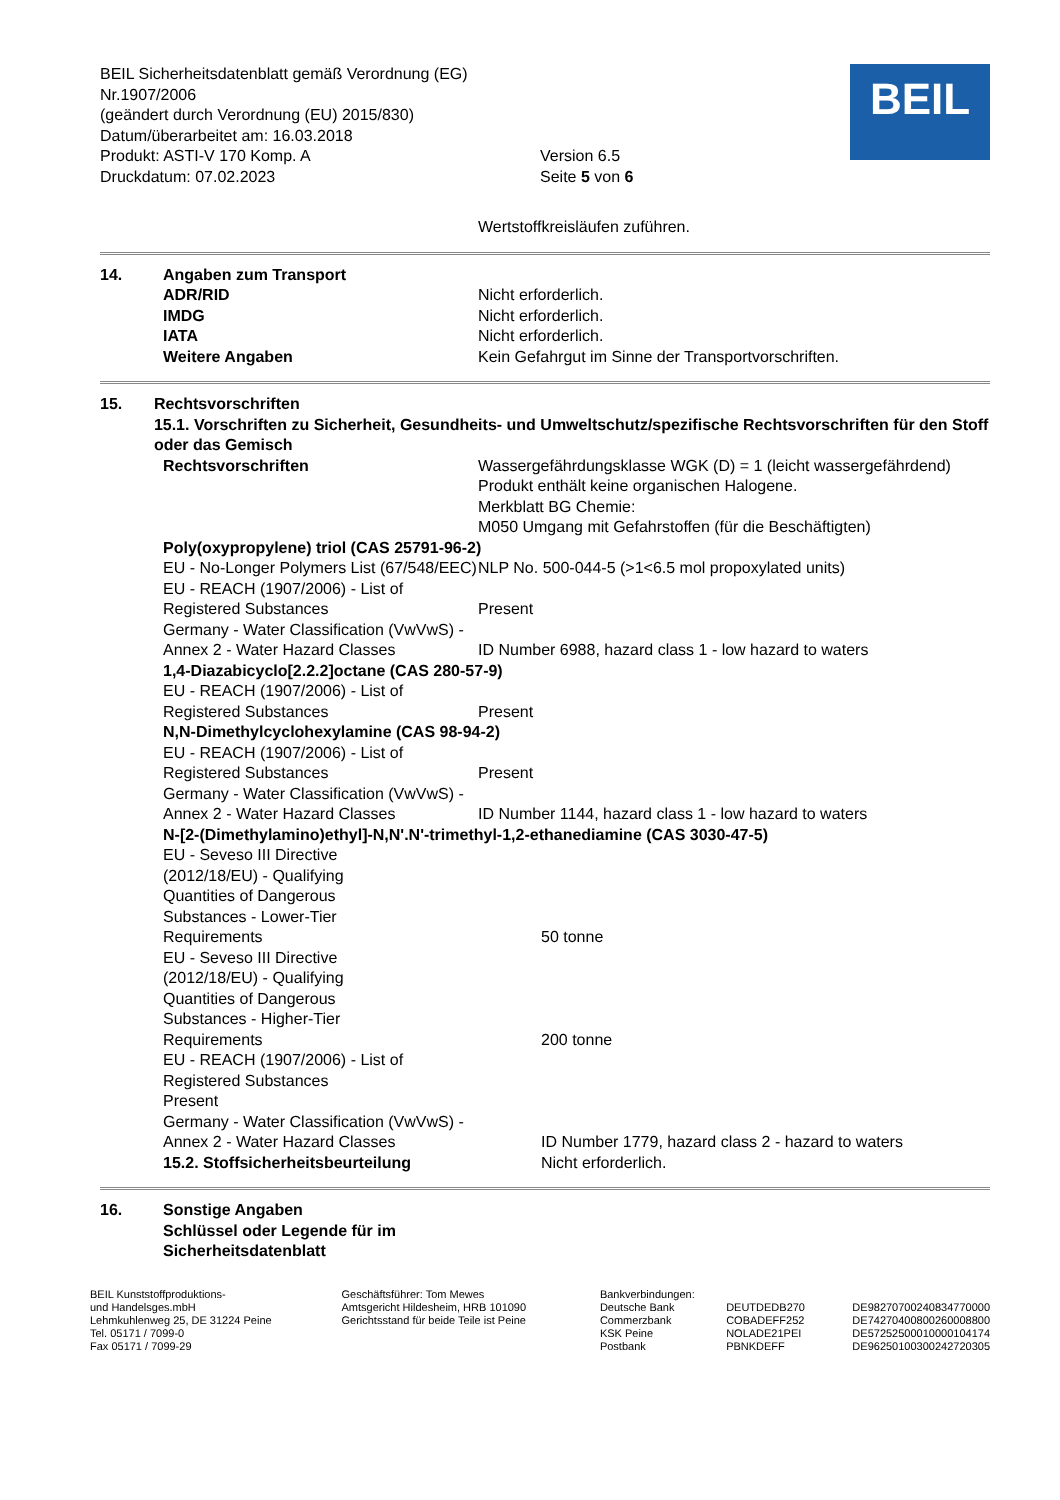BEIL Sicherheitsdatenblatt gemäß Verordnung (EG) Nr.1907/2006
(geändert durch Verordnung (EU) 2015/830)
Datum/überarbeitet am: 16.03.2018
Produkt: ASTI-V 170 Komp. A
Druckdatum: 07.02.2023
Version 6.5
Seite 5 von 6
BEIL
Wertstoffkreisläufen zuführen.
14. Angaben zum Transport
ADR/RID Nicht erforderlich.
IMDG Nicht erforderlich.
IATA Nicht erforderlich.
Weitere Angaben Kein Gefahrgut im Sinne der Transportvorschriften.
15. Rechtsvorschriften
15.1. Vorschriften zu Sicherheit, Gesundheits- und Umweltschutz/spezifische Rechtsvorschriften für den Stoff oder das Gemisch
Rechtsvorschriften Wassergefährdungsklasse WGK (D) = 1 (leicht wassergefährdend)
Produkt enthält keine organischen Halogene.
Merkblatt BG Chemie:
M050 Umgang mit Gefahrstoffen (für die Beschäftigten)
Poly(oxypropylene) triol (CAS 25791-96-2)
EU - No-Longer Polymers List (67/548/EEC)
NLP No. 500-044-5 (>1<6.5 mol propoxylated units)
EU - REACH (1907/2006) - List of Registered Substances
Present
Germany - Water Classification (VwVwS) - Annex 2 - Water Hazard Classes
ID Number 6988, hazard class 1 - low hazard to waters
1,4-Diazabicyclo[2.2.2]octane (CAS 280-57-9)
EU - REACH (1907/2006) - List of Registered Substances
Present
N,N-Dimethylcyclohexylamine (CAS 98-94-2)
EU - REACH (1907/2006) - List of Registered Substances
Present
Germany - Water Classification (VwVwS) - Annex 2 - Water Hazard Classes
ID Number 1144, hazard class 1 - low hazard to waters
N-[2-(Dimethylamino)ethyl]-N,N'.N'-trimethyl-1,2-ethanediamine (CAS 3030-47-5)
EU - Seveso III Directive (2012/18/EU) - Qualifying Quantities of Dangerous Substances - Lower-Tier Requirements
50 tonne
EU - Seveso III Directive (2012/18/EU) - Qualifying Quantities of Dangerous Substances - Higher-Tier Requirements
200 tonne
EU - REACH (1907/2006) - List of
Registered Substances
Present
Germany - Water Classification (VwVwS) - Annex 2 - Water Hazard Classes
ID Number 1779, hazard class 2 - hazard to waters
15.2. Stoffsicherheitsbeurteilung Nicht erforderlich.
16. Sonstige Angaben
Schlüssel oder Legende für im
Sicherheitsdatenblatt
BEIL Kunststoffproduktions-
und Handelsges.mbH
Lehmkuhlenweg 25, DE 31224 Peine
Tel. 05171 / 7099-0
Fax 05171 / 7099-29
Geschäftsführer: Tom Mewes
Amtsgericht Hildesheim, HRB 101090
Gerichtsstand für beide Teile ist Peine
Bankverbindungen:
Deutsche Bank
Commerzbank
KSK Peine
Postbank
DEUTDEDB270
COBADEFF252
NOLADE21PEI
PBNKDEFF
DE98270700240834770000
DE74270400800260008800
DE57252500010000104174
DE96250100300242720305